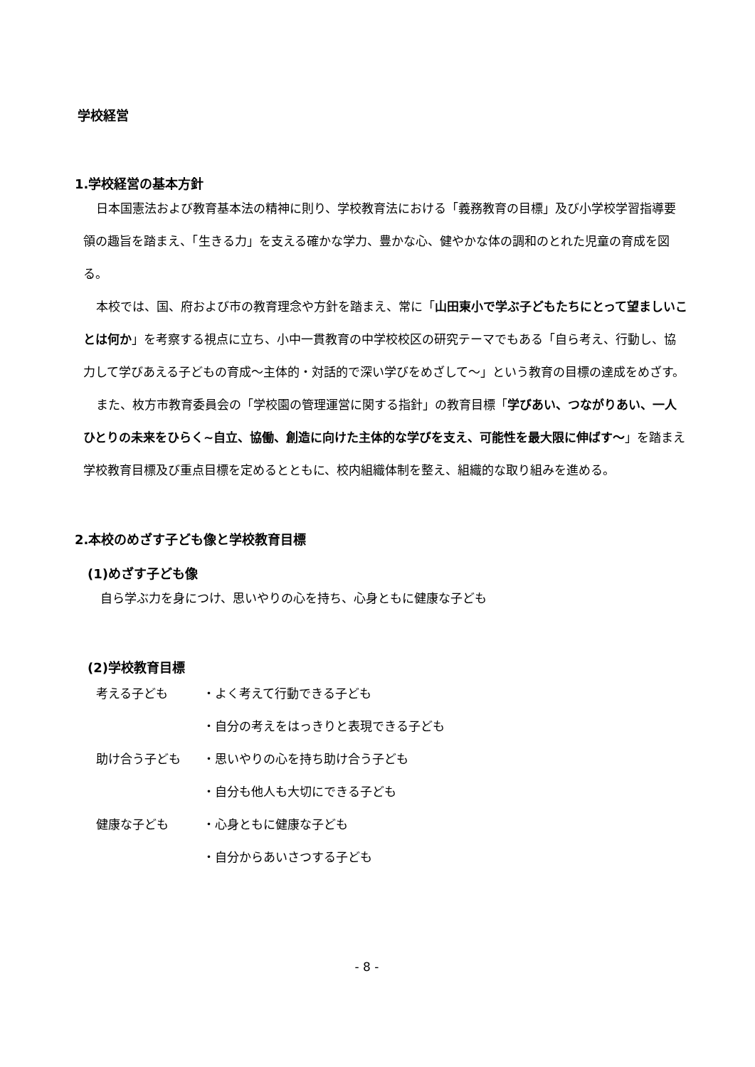学校経営
1.学校経営の基本方針
日本国憲法および教育基本法の精神に則り、学校教育法における「義務教育の目標」及び小学校学習指導要領の趣旨を踏まえ、「生きる力」を支える確かな学力、豊かな心、健やかな体の調和のとれた児童の育成を図る。
本校では、国、府および市の教育理念や方針を踏まえ、常に「山田東小で学ぶ子どもたちにとって望ましいことは何か」を考察する視点に立ち、小中一貫教育の中学校校区の研究テーマでもある「自ら考え、行動し、協力して学びあえる子どもの育成～主体的・対話的で深い学びをめざして～」という教育の目標の達成をめざす。
また、枚方市教育委員会の「学校園の管理運営に関する指針」の教育目標「学びあい、つながりあい、一人ひとりの未来をひらく~自立、協働、創造に向けた主体的な学びを支え、可能性を最大限に伸ばす～」を踏まえ学校教育目標及び重点目標を定めるとともに、校内組織体制を整え、組織的な取り組みを進める。
2.本校のめざす子ども像と学校教育目標
(1)めざす子ども像
自ら学ぶ力を身につけ、思いやりの心を持ち、心身ともに健康な子ども
(2)学校教育目標
| 考える子ども | ・よく考えて行動できる子ども |
| | ・自分の考えをはっきりと表現できる子ども |
| 助け合う子ども | ・思いやりの心を持ち助け合う子ども |
| | ・自分も他人も大切にできる子ども |
| 健康な子ども | ・心身ともに健康な子ども |
| | ・自分からあいさつする子ども |
- 8 -